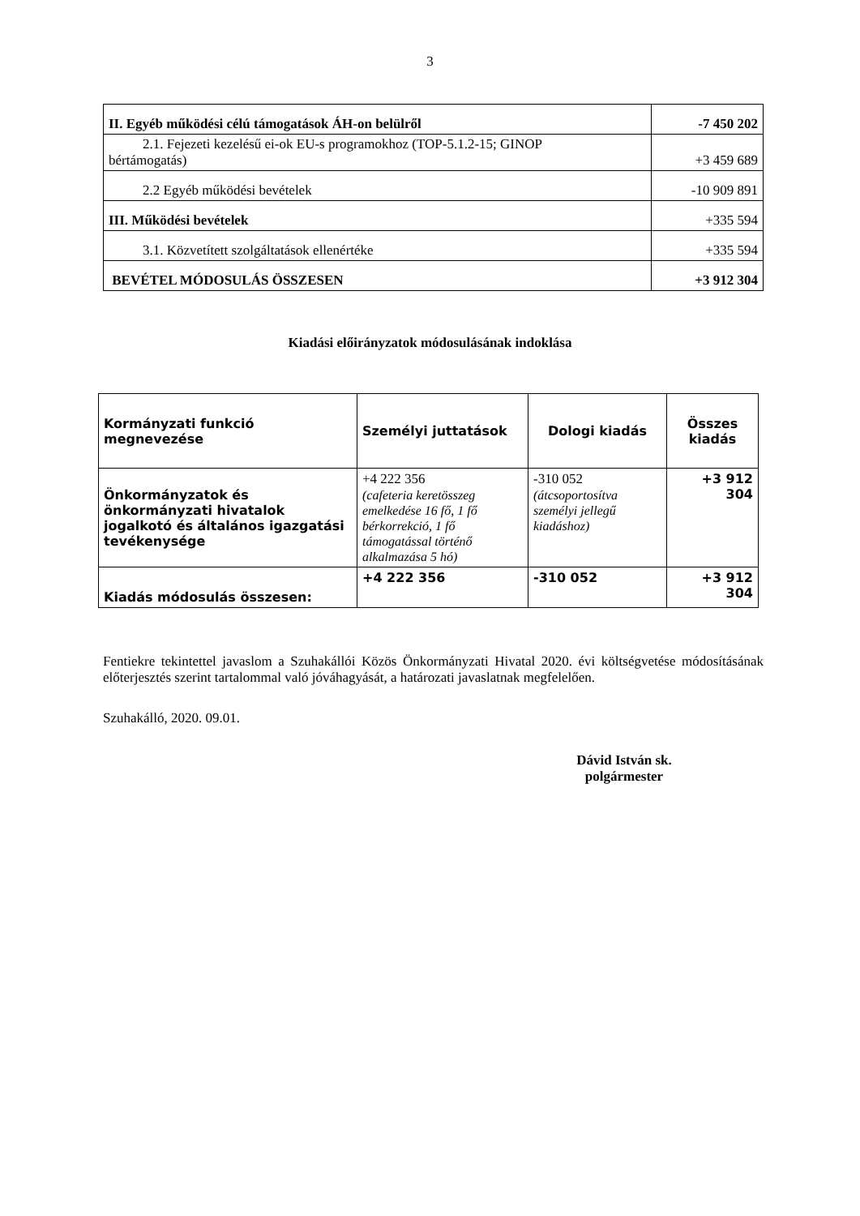3
| II. Egyéb működési célú támogatások ÁH-on belülről | -7 450 202 |
| 2.1. Fejezeti kezelésű ei-ok EU-s programokhoz (TOP-5.1.2-15; GINOP bértámogatás) | +3 459 689 |
| 2.2 Egyéb működési bevételek | -10 909 891 |
| III. Működési bevételek | +335 594 |
| 3.1. Közvetített szolgáltatások ellenértéke | +335 594 |
| BEVÉTEL MÓDOSULÁS ÖSSZESEN | +3 912 304 |
Kiadási előirányzatok módosulásának indoklása
| Kormányzati funkció megnevezése | Személyi juttatások | Dologi kiadás | Összes kiadás |
| Önkormányzatok és önkormányzati hivatalok jogalkotó és általános igazgatási tevékenysége | +4 222 356 (cafeteria keretösszeg emelkedése 16 fő, 1 fő bérkorrekció, 1 fő támogatással történő alkalmazása 5 hó) | -310 052 (átcsoportosítva személyi jellegű kiadáshoz) | +3 912 304 |
| Kiadás módosulás összesen: | +4 222 356 | -310 052 | +3 912 304 |
Fentiekre tekintettel javaslom a Szuhakállói Közös Önkormányzati Hivatal 2020. évi költségvetése módosításának előterjesztés szerint tartalommal való jóváhagyását, a határozati javaslatnak megfelelően.
Szuhakálló, 2020. 09.01.
Dávid István sk.
polgármester